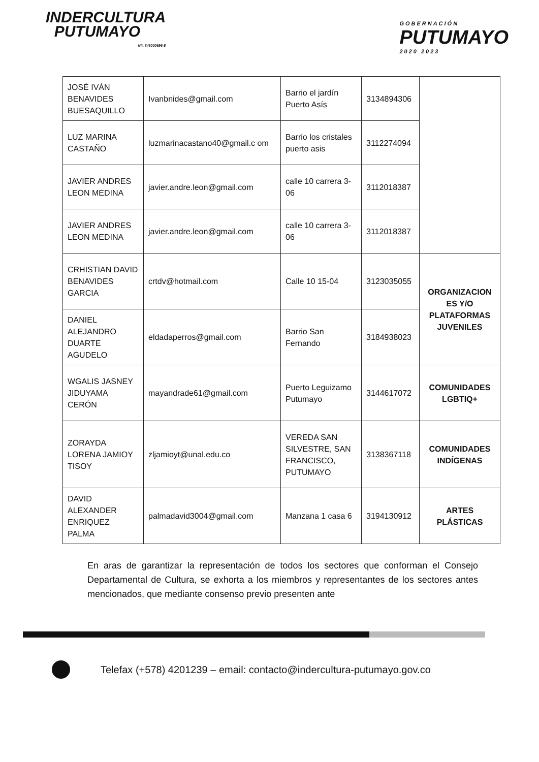INDERCULTURA
PUTUMAYO
Nit. 846000696-5
GOBERNACIÓN
PUTUMAYO
2020 2023
| JOSÉ IVÁN BENAVIDES BUESAQUILLO | Ivanbnides@gmail.com | Barrio el jardín Puerto Asís | 3134894306 | |
| LUZ MARINA CASTAÑO | luzmarinacastano40@gmail.c om | Barrio los cristales puerto asis | 3112274094 | |
| JAVIER ANDRES LEON MEDINA | javier.andre.leon@gmail.com | calle 10 carrera 3-06 | 3112018387 | |
| JAVIER ANDRES LEON MEDINA | javier.andre.leon@gmail.com | calle 10 carrera 3-06 | 3112018387 | |
| CRHISTIAN DAVID BENAVIDES GARCIA | crtdv@hotmail.com | Calle 10 15-04 | 3123035055 | ORGANIZACION ES Y/O PLATAFORMAS JUVENILES |
| DANIEL ALEJANDRO DUARTE AGUDELO | eldadaperros@gmail.com | Barrio San Fernando | 3184938023 | |
| WGALIS JASNEY JIDUYAMA CERÓN | mayandrade61@gmail.com | Puerto Leguizamo Putumayo | 3144617072 | COMUNIDADES LGBTIQ+ |
| ZORAYDA LORENA JAMIOY TISOY | zljamioyt@unal.edu.co | VEREDA SAN SILVESTRE, SAN FRANCISCO, PUTUMAYO | 3138367118 | COMUNIDADES INDÍGENAS |
| DAVID ALEXANDER ENRIQUEZ PALMA | palmadavid3004@gmail.com | Manzana 1 casa 6 | 3194130912 | ARTES PLÁSTICAS |
En aras de garantizar la representación de todos los sectores que conforman el Consejo Departamental de Cultura, se exhorta a los miembros y representantes de los sectores antes mencionados, que mediante consenso previo presenten ante
Telefax (+578) 4201239 – email: contacto@indercultura-putumayo.gov.co